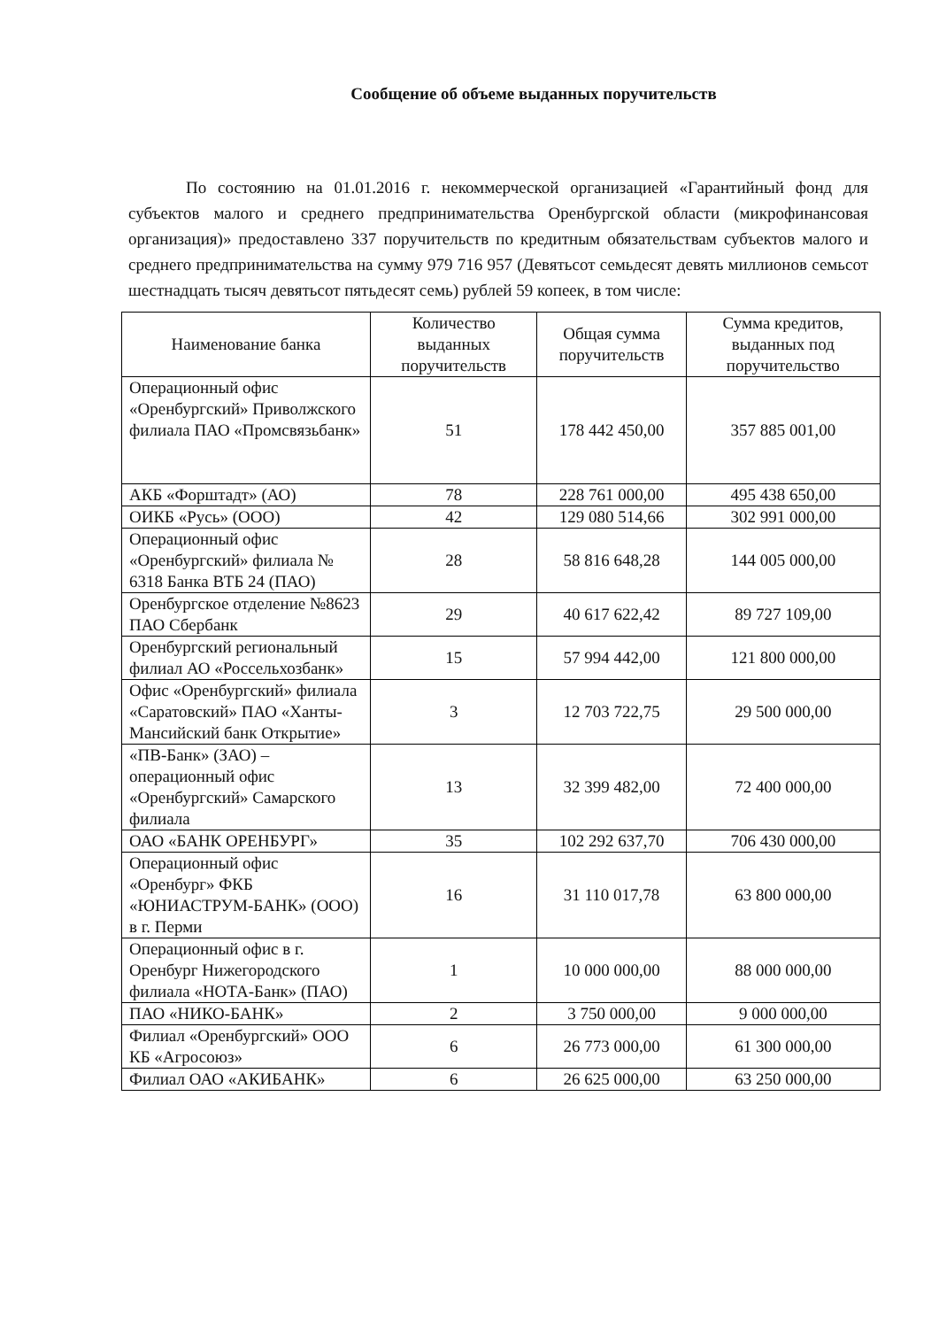Сообщение об объеме выданных поручительств
По состоянию на 01.01.2016 г. некоммерческой организацией «Гарантийный фонд для субъектов малого и среднего предпринимательства Оренбургской области (микрофинансовая организация)» предоставлено 337 поручительств по кредитным обязательствам субъектов малого и среднего предпринимательства на сумму 979 716 957 (Девятьсот семьдесят девять миллионов семьсот шестнадцать тысяч девятьсот пятьдесят семь) рублей 59 копеек, в том числе:
| Наименование банка | Количество выданных поручительств | Общая сумма поручительств | Сумма кредитов, выданных под поручительство |
| --- | --- | --- | --- |
| Операционный офис «Оренбургский» Приволжского филиала ПАО «Промсвязьбанк» | 51 | 178 442 450,00 | 357 885 001,00 |
| АКБ «Форштадт» (АО) | 78 | 228 761 000,00 | 495 438 650,00 |
| ОИКБ «Русь» (ООО) | 42 | 129 080 514,66 | 302 991 000,00 |
| Операционный офис «Оренбургский» филиала № 6318 Банка ВТБ 24 (ПАО) | 28 | 58 816 648,28 | 144 005 000,00 |
| Оренбургское отделение №8623 ПАО Сбербанк | 29 | 40 617 622,42 | 89 727 109,00 |
| Оренбургский региональный филиал АО «Россельхозбанк» | 15 | 57 994 442,00 | 121 800 000,00 |
| Офис «Оренбургский» филиала «Саратовский» ПАО «Ханты-Мансийский банк Открытие» | 3 | 12 703 722,75 | 29 500 000,00 |
| «ПВ-Банк» (ЗАО) – операционный офис «Оренбургский» Самарского филиала | 13 | 32 399 482,00 | 72 400 000,00 |
| ОАО «БАНК ОРЕНБУРГ» | 35 | 102 292 637,70 | 706 430 000,00 |
| Операционный офис «Оренбург» ФКБ «ЮНИАСТРУМ-БАНК» (ООО) в г. Перми | 16 | 31 110 017,78 | 63 800 000,00 |
| Операционный офис в г. Оренбург Нижегородского филиала «НОТА-Банк» (ПАО) | 1 | 10 000 000,00 | 88 000 000,00 |
| ПАО «НИКО-БАНК» | 2 | 3 750 000,00 | 9 000 000,00 |
| Филиал «Оренбургский» ООО КБ «Агросоюз» | 6 | 26 773 000,00 | 61 300 000,00 |
| Филиал ОАО «АКИБАНК» | 6 | 26 625 000,00 | 63 250 000,00 |